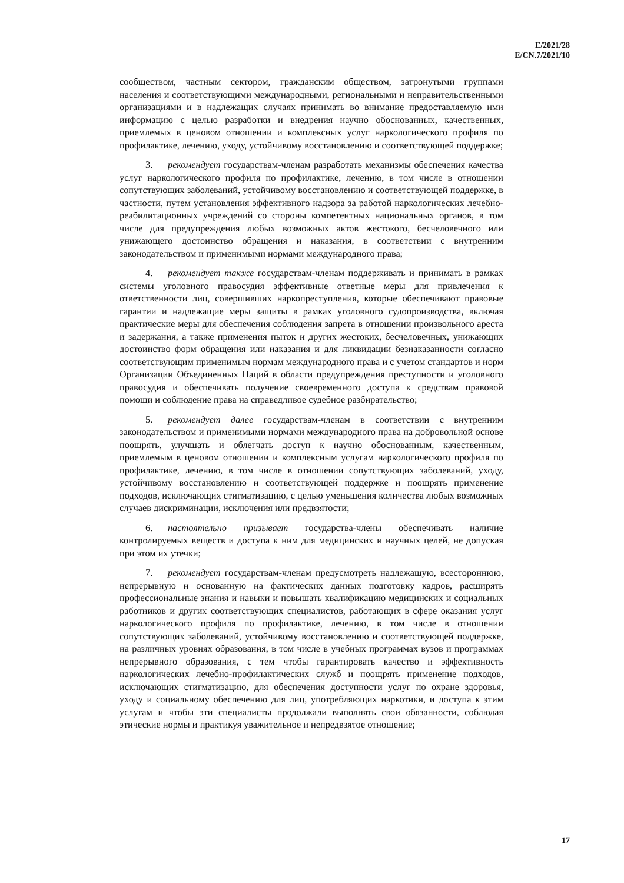E/2021/28
E/CN.7/2021/10
сообществом, частным сектором, гражданским обществом, затронутыми группами населения и соответствующими международными, региональными и неправительственными организациями и в надлежащих случаях принимать во внимание предоставляемую ими информацию с целью разработки и внедрения научно обоснованных, качественных, приемлемых в ценовом отношении и комплексных услуг наркологического профиля по профилактике, лечению, уходу, устойчивому восстановлению и соответствующей поддержке;
3. рекомендует государствам-членам разработать механизмы обеспечения качества услуг наркологического профиля по профилактике, лечению, в том числе в отношении сопутствующих заболеваний, устойчивому восстановлению и соответствующей поддержке, в частности, путем установления эффективного надзора за работой наркологических лечебно-реабилитационных учреждений со стороны компетентных национальных органов, в том числе для предупреждения любых возможных актов жестокого, бесчеловечного или унижающего достоинство обращения и наказания, в соответствии с внутренним законодательством и применимыми нормами международного права;
4. рекомендует также государствам-членам поддерживать и принимать в рамках системы уголовного правосудия эффективные ответные меры для привлечения к ответственности лиц, совершивших наркопреступления, которые обеспечивают правовые гарантии и надлежащие меры защиты в рамках уголовного судопроизводства, включая практические меры для обеспечения соблюдения запрета в отношении произвольного ареста и задержания, а также применения пыток и других жестоких, бесчеловечных, унижающих достоинство форм обращения или наказания и для ликвидации безнаказанности согласно соответствующим применимым нормам международного права и с учетом стандартов и норм Организации Объединенных Наций в области предупреждения преступности и уголовного правосудия и обеспечивать получение своевременного доступа к средствам правовой помощи и соблюдение права на справедливое судебное разбирательство;
5. рекомендует далее государствам-членам в соответствии с внутренним законодательством и применимыми нормами международного права на добровольной основе поощрять, улучшать и облегчать доступ к научно обоснованным, качественным, приемлемым в ценовом отношении и комплексным услугам наркологического профиля по профилактике, лечению, в том числе в отношении сопутствующих заболеваний, уходу, устойчивому восстановлению и соответствующей поддержке и поощрять применение подходов, исключающих стигматизацию, с целью уменьшения количества любых возможных случаев дискриминации, исключения или предвзятости;
6. настоятельно призывает государства-члены обеспечивать наличие контролируемых веществ и доступа к ним для медицинских и научных целей, не допуская при этом их утечки;
7. рекомендует государствам-членам предусмотреть надлежащую, всестороннюю, непрерывную и основанную на фактических данных подготовку кадров, расширять профессиональные знания и навыки и повышать квалификацию медицинских и социальных работников и других соответствующих специалистов, работающих в сфере оказания услуг наркологического профиля по профилактике, лечению, в том числе в отношении сопутствующих заболеваний, устойчивому восстановлению и соответствующей поддержке, на различных уровнях образования, в том числе в учебных программах вузов и программах непрерывного образования, с тем чтобы гарантировать качество и эффективность наркологических лечебно-профилактических служб и поощрять применение подходов, исключающих стигматизацию, для обеспечения доступности услуг по охране здоровья, уходу и социальному обеспечению для лиц, употребляющих наркотики, и доступа к этим услугам и чтобы эти специалисты продолжали выполнять свои обязанности, соблюдая этические нормы и практикуя уважительное и непредвзятое отношение;
17